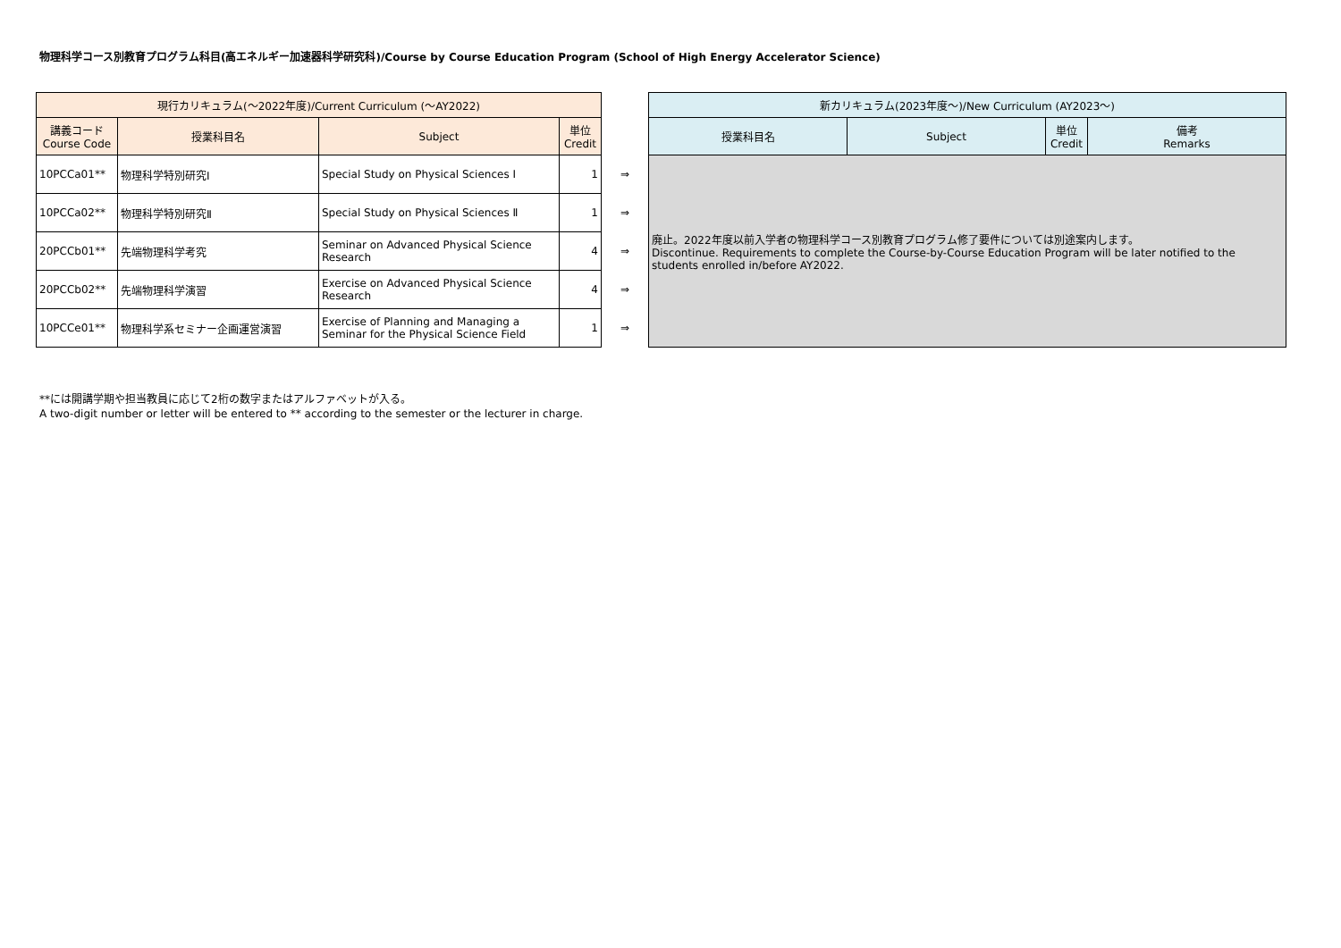物理科学コース別教育プログラム科目(高エネルギー加速器科学研究科)/Course by Course Education Program (School of High Energy Accelerator Science)
| 現行カリキュラム(～2022年度)/Current Curriculum (～AY2022) | | | | | 新カリキュラム(2023年度～)/New Curriculum (AY2023～) | | | |
| 講義コード Course Code | 授業科目名 | Subject | 単位 Credit | | 授業科目名 | Subject | 単位 Credit | 備考 Remarks |
| 10PCCa01** | 物理科学特別研究Ⅰ | Special Study on Physical Sciences Ⅰ | 1 | ⇒ | 廃止。2022年度以前入学者の物理科学コース別教育プログラム修了要件については別途案内します。 Discontinue. Requirements to complete the Course-by-Course Education Program will be later notified to the students enrolled in/before AY2022. | | | |
| 10PCCa02** | 物理科学特別研究Ⅱ | Special Study on Physical Sciences Ⅱ | 1 | ⇒ | | | | |
| 20PCCb01** | 先端物理科学考究 | Seminar on Advanced Physical Science Research | 4 | ⇒ | | | | |
| 20PCCb02** | 先端物理科学演習 | Exercise on Advanced Physical Science Research | 4 | ⇒ | | | | |
| 10PCCe01** | 物理科学系セミナー企画運営演習 | Exercise of Planning and Managing a Seminar for the Physical Science Field | 1 | ⇒ | | | | |
**には開講学期や担当教員に応じて2桁の数字またはアルファベットが入る。
A two-digit number or letter will be entered to ** according to the semester or the lecturer in charge.